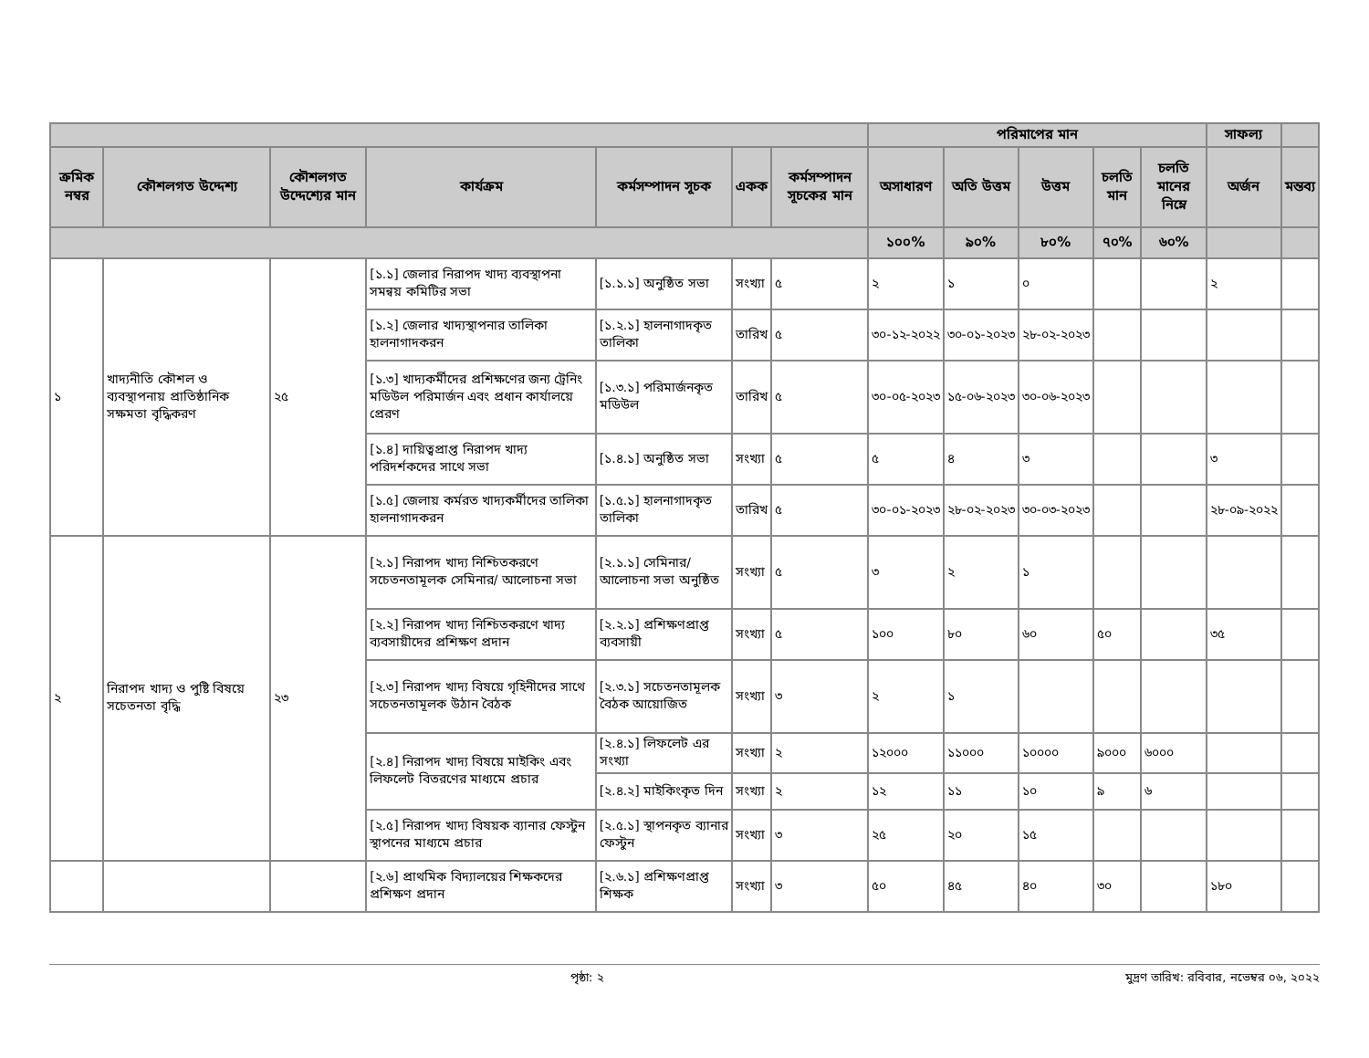| | | | | | | | পরিমাপের মান | | | | | সাফল্য | |
| --- | --- | --- | --- | --- | --- | --- | --- | --- | --- | --- | --- | --- | --- |
| ক্রমিক নম্বর | কৌশলগত উদ্দেশ্য | কৌশলগত উদ্দেশ্যের মান | কার্যক্রম | কর্মসম্পাদন সূচক | একক | কর্মসম্পাদন সূচকের মান | অসাধারণ | অতি উত্তম | উত্তম | চলতি মান | চলতি মানের নিম্নে | অর্জন | মন্তব্য |
| | | | | | | | ১০০% | ৯০% | ৮০% | ৭০% | ৬০% | | |
| ১ | খাদ্যনীতি কৌশল ও ব্যবস্থাপনায় প্রাতিষ্ঠানিক সক্ষমতা বৃদ্ধিকরণ | ২৫ | [১.১] জেলার নিরাপদ খাদ্য ব্যবস্থাপনা সমন্বয় কমিটির সভা | [১.১.১] অনুষ্ঠিত সভা | সংখ্যা | ৫ | ২ | ১ | ০ | | | ২ | |
| | | | [১.২] জেলার খাদ্যস্থাপনার তালিকা হালনাগাদকরন | [১.২.১] হালনাগাদকৃত তালিকা | তারিখ | ৫ | ৩০-১২-২০২২ | ৩০-০১-২০২৩ | ২৮-০২-২০২৩ | | | | |
| | | | [১.৩] খাদ্যকর্মীদের প্রশিক্ষণের জন্য ট্রেনিং মডিউল পরিমার্জন এবং প্রধান কার্যালয়ে প্রেরণ | [১.৩.১] পরিমার্জনকৃত মডিউল | তারিখ | ৫ | ৩০-০৫-২০২৩ | ১৫-০৬-২০২৩ | ৩০-০৬-২০২৩ | | | | |
| | | | [১.৪] দায়িত্বপ্রাপ্ত নিরাপদ খাদ্য পরিদর্শকদের সাথে সভা | [১.৪.১] অনুষ্ঠিত সভা | সংখ্যা | ৫ | ৫ | ৪ | ৩ | | | ৩ | |
| | | | [১.৫] জেলায় কর্মরত খাদ্যকর্মীদের তালিকা হালনাগাদকরন | [১.৫.১] হালনাগাদকৃত তালিকা | তারিখ | ৫ | ৩০-০১-২০২৩ | ২৮-০২-২০২৩ | ৩০-০৩-২০২৩ | | | ২৮-০৯-২০২২ | |
| ২ | নিরাপদ খাদ্য ও পুষ্টি বিষয়ে সচেতনতা বৃদ্ধি | ২৩ | [২.১] নিরাপদ খাদ্য নিশ্চিতকরণে সচেতনতামূলক সেমিনার/ আলোচনা সভা | [২.১.১] সেমিনার/আলোচনা সভা অনুষ্ঠিত | সংখ্যা | ৫ | ৩ | ২ | ১ | | | | |
| | | | [২.২] নিরাপদ খাদ্য নিশ্চিতকরণে খাদ্য ব্যবসায়ীদের প্রশিক্ষণ প্রদান | [২.২.১] প্রশিক্ষণপ্রাপ্ত ব্যবসায়ী | সংখ্যা | ৫ | ১০০ | ৮০ | ৬০ | ৫০ | | ৩৫ | |
| | | | [২.৩] নিরাপদ খাদ্য বিষয়ে গৃহিনীদের সাথে সচেতনতামূলক উঠান বৈঠক | [২.৩.১] সচেতনতামূলক বৈঠক আয়োজিত | সংখ্যা | ৩ | ২ | ১ | | | | | |
| | | | [২.৪] নিরাপদ খাদ্য বিষয়ে মাইকিং এবং লিফলেট বিতরণের মাধ্যমে প্রচার | [২.৪.১] লিফলেট এর সংখ্যা | সংখ্যা | ২ | ১২০০০ | ১১০০০ | ১০০০০ | ৯০০০ | ৬০০০ | | |
| | | | | [২.৪.২] মাইকিংকৃত দিন | সংখ্যা | ২ | ১২ | ১১ | ১০ | ৯ | ৬ | | |
| | | | [২.৫] নিরাপদ খাদ্য বিষয়ক ব্যানার ফেস্টুন স্থাপনের মাধ্যমে প্রচার | [২.৫.১] স্থাপনকৃত ব্যানার ফেস্টুন | সংখ্যা | ৩ | ২৫ | ২০ | ১৫ | | | | |
| | | | [২.৬] প্রাথমিক বিদ্যালয়ের শিক্ষকদের প্রশিক্ষণ প্রদান | [২.৬.১] প্রশিক্ষণপ্রাপ্ত শিক্ষক | সংখ্যা | ৩ | ৫০ | ৪৫ | ৪০ | ৩০ | | ১৮০ | |
পৃষ্ঠা: ২ মুদ্রণ তারিখ: রবিবার, নভেম্বর ০৬, ২০২২